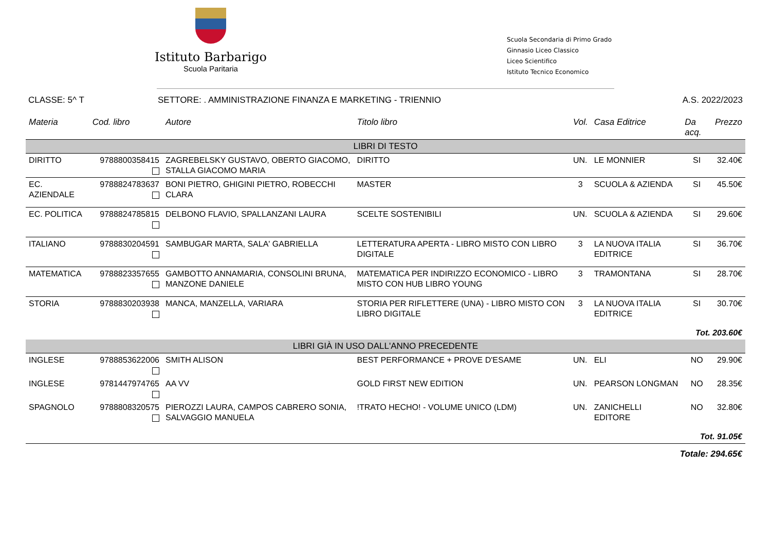Istituto Barbarigo
Scuola Paritaria
Scuola Secondaria di Primo Grado
Ginnasio Liceo Classico
Liceo Scientifico
Istituto Tecnico Economico
CLASSE: 5^ T SETTORE: . AMMINISTRAZIONE FINANZA E MARKETING - TRIENNIO A.S. 2022/2023
| Materia | Cod. libro | Autore | Titolo libro | Vol. | Casa Editrice | Da acq. | Prezzo |
| --- | --- | --- | --- | --- | --- | --- | --- |
| LIBRI DI TESTO | | | | | | | |
| DIRITTO | 9788800358415 | ZAGREBELSKY GUSTAVO, OBERTO GIACOMO, STALLA GIACOMO MARIA | DIRITTO | UN. | LE MONNIER | SI | 32.40€ |
| EC. AZIENDALE | 9788824783637 | BONI PIETRO, GHIGINI PIETRO, ROBECCHI CLARA | MASTER | 3 | SCUOLA & AZIENDA | SI | 45.50€ |
| EC. POLITICA | 9788824785815 | DELBONO FLAVIO, SPALLANZANI LAURA | SCELTE SOSTENIBILI | UN. | SCUOLA & AZIENDA | SI | 29.60€ |
| ITALIANO | 9788830204591 | SAMBUGAR MARTA, SALA' GABRIELLA | LETTERATURA APERTA - LIBRO MISTO CON LIBRO DIGITALE | 3 | LA NUOVA ITALIA EDITRICE | SI | 36.70€ |
| MATEMATICA | 9788823357655 | GAMBOTTO ANNAMARIA, CONSOLINI BRUNA, MANZONE DANIELE | MATEMATICA PER INDIRIZZO ECONOMICO - LIBRO MISTO CON HUB LIBRO YOUNG | 3 | TRAMONTANA | SI | 28.70€ |
| STORIA | 9788830203938 | MANCA, MANZELLA, VARIARA | STORIA PER RIFLETTERE (UNA) - LIBRO MISTO CON LIBRO DIGITALE | 3 | LA NUOVA ITALIA EDITRICE | SI | 30.70€ |
| Tot. 203.60€ | | | | | | | |
| LIBRI GIÀ IN USO DALL'ANNO PRECEDENTE | | | | | | | |
| INGLESE | 9788853622006 | SMITH ALISON | BEST PERFORMANCE + PROVE D'ESAME | UN. | ELI | NO | 29.90€ |
| INGLESE | 9781447974765 | AA VV | GOLD FIRST NEW EDITION | UN. | PEARSON LONGMAN | NO | 28.35€ |
| SPAGNOLO | 9788808320575 | PIEROZZI LAURA, CAMPOS CABRERO SONIA, SALVAGGIO MANUELA | !TRATO HECHO! - VOLUME UNICO (LDM) | UN. | ZANICHELLI EDITORE | NO | 32.80€ |
| Tot. 91.05€ | | | | | | | |
| Totale: 294.65€ | | | | | | | |